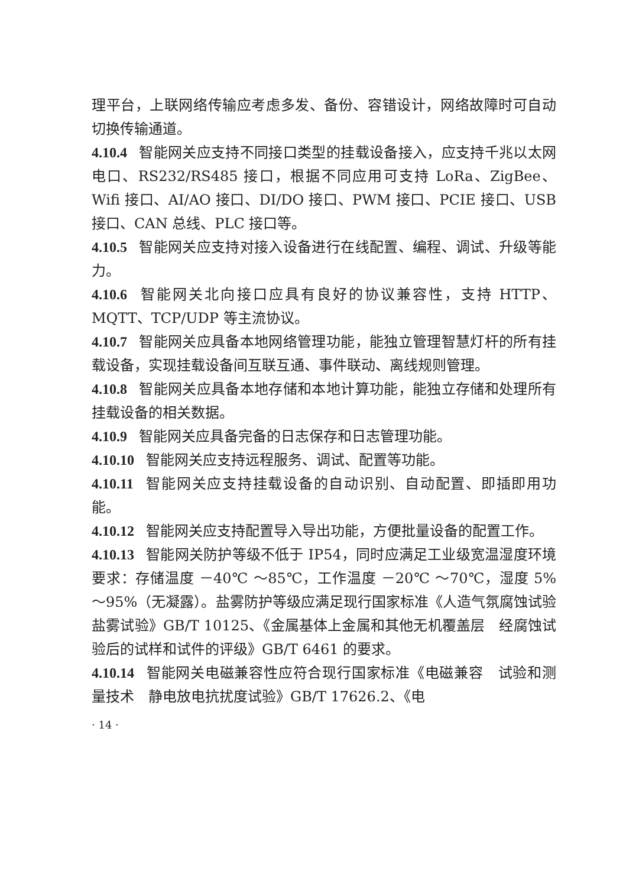理平台，上联网络传输应考虑多发、备份、容错设计，网络故障时可自动切换传输通道。
4.10.4 智能网关应支持不同接口类型的挂载设备接入，应支持千兆以太网电口、RS232/RS485 接口，根据不同应用可支持 LoRa、ZigBee、Wifi 接口、AI/AO 接口、DI/DO 接口、PWM 接口、PCIE 接口、USB 接口、CAN 总线、PLC 接口等。
4.10.5 智能网关应支持对接入设备进行在线配置、编程、调试、升级等能力。
4.10.6 智能网关北向接口应具有良好的协议兼容性，支持 HTTP、MQTT、TCP/UDP 等主流协议。
4.10.7 智能网关应具备本地网络管理功能，能独立管理智慧灯杆的所有挂载设备，实现挂载设备间互联互通、事件联动、离线规则管理。
4.10.8 智能网关应具备本地存储和本地计算功能，能独立存储和处理所有挂载设备的相关数据。
4.10.9 智能网关应具备完备的日志保存和日志管理功能。
4.10.10 智能网关应支持远程服务、调试、配置等功能。
4.10.11 智能网关应支持挂载设备的自动识别、自动配置、即插即用功能。
4.10.12 智能网关应支持配置导入导出功能，方便批量设备的配置工作。
4.10.13 智能网关防护等级不低于 IP54，同时应满足工业级宽温湿度环境要求：存储温度 －40℃ ～85℃，工作温度 －20℃ ～70℃，湿度 5% ～95%（无凝露）。盐雾防护等级应满足现行国家标准《人造气氛腐蚀试验　盐雾试验》GB/T 10125、《金属基体上金属和其他无机覆盖层　经腐蚀试验后的试样和试件的评级》GB/T 6461 的要求。
4.10.14 智能网关电磁兼容性应符合现行国家标准《电磁兼容　试验和测量技术　静电放电抗扰度试验》GB/T 17626.2、《电
· 14 ·